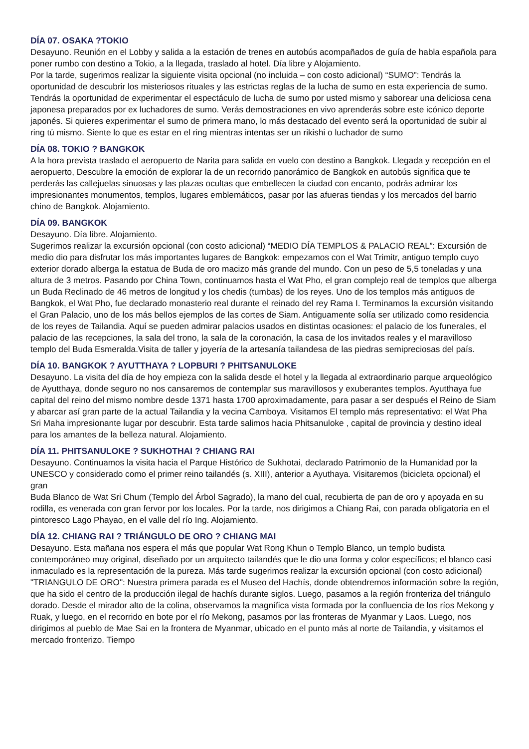DÍA 07. OSAKA ?TOKIO
Desayuno. Reunión en el Lobby y salida a la estación de trenes en autobús acompañados de guía de habla española para poner rumbo con destino a Tokio, a la llegada, traslado al hotel. Día libre y Alojamiento.
Por la tarde, sugerimos realizar la siguiente visita opcional (no incluida – con costo adicional) “SUMO”: Tendrás la oportunidad de descubrir los misteriosos rituales y las estrictas reglas de la lucha de sumo en esta experiencia de sumo. Tendrás la oportunidad de experimentar el espectáculo de lucha de sumo por usted mismo y saborear una deliciosa cena japonesa preparados por ex luchadores de sumo. Verás demostraciones en vivo aprenderás sobre este icónico deporte japonés. Si quieres experimentar el sumo de primera mano, lo más destacado del evento será la oportunidad de subir al ring tú mismo. Siente lo que es estar en el ring mientras intentas ser un rikishi o luchador de sumo
DÍA 08. TOKIO ? BANGKOK
A la hora prevista traslado el aeropuerto de Narita para salida en vuelo con destino a Bangkok. Llegada y recepción en el aeropuerto, Descubre la emoción de explorar la de un recorrido panorámico de Bangkok en autobús significa que te perderás las callejuelas sinuosas y las plazas ocultas que embellecen la ciudad con encanto, podrás admirar los impresionantes monumentos, templos, lugares emblemáticos, pasar por las afueras tiendas y los mercados del barrio chino de Bangkok. Alojamiento.
DÍA 09. BANGKOK
Desayuno. Día libre. Alojamiento.
Sugerimos realizar la excursión opcional (con costo adicional) “MEDIO DÍA TEMPLOS & PALACIO REAL”: Excursión de medio dio para disfrutar los más importantes lugares de Bangkok: empezamos con el Wat Trimitr, antiguo templo cuyo exterior dorado alberga la estatua de Buda de oro macizo más grande del mundo. Con un peso de 5,5 toneladas y una altura de 3 metros. Pasando por China Town, continuamos hasta el Wat Pho, el gran complejo real de templos que alberga un Buda Reclinado de 46 metros de longitud y los chedis (tumbas) de los reyes. Uno de los templos más antiguos de Bangkok, el Wat Pho, fue declarado monasterio real durante el reinado del rey Rama I. Terminamos la excursión visitando el Gran Palacio, uno de los más bellos ejemplos de las cortes de Siam. Antiguamente solía ser utilizado como residencia de los reyes de Tailandia. Aquí se pueden admirar palacios usados en distintas ocasiones: el palacio de los funerales, el palacio de las recepciones, la sala del trono, la sala de la coronación, la casa de los invitados reales y el maravilloso templo del Buda Esmeralda.Visita de taller y joyería de la artesanía tailandesa de las piedras semipreciosas del país.
DÍA 10. BANGKOK ? AYUTTHAYA ? LOPBURI ? PHITSANULOKE
Desayuno. La visita del día de hoy empieza con la salida desde el hotel y la llegada al extraordinario parque arqueológico de Ayutthaya, donde seguro no nos cansaremos de contemplar sus maravillosos y exuberantes templos. Ayutthaya fue capital del reino del mismo nombre desde 1371 hasta 1700 aproximadamente, para pasar a ser después el Reino de Siam y abarcar así gran parte de la actual Tailandia y la vecina Camboya. Visitamos El templo más representativo: el Wat Pha Sri Maha impresionante lugar por descubrir. Esta tarde salimos hacia Phitsanuloke , capital de provincia y destino ideal para los amantes de la belleza natural. Alojamiento.
DÍA 11. PHITSANULOKE ? SUKHOTHAI ? CHIANG RAI
Desayuno. Continuamos la visita hacia el Parque Histórico de Sukhotai, declarado Patrimonio de la Humanidad por la UNESCO y considerado como el primer reino tailandés (s. XIII), anterior a Ayuthaya. Visitaremos (bicicleta opcional) el gran
Buda Blanco de Wat Sri Chum (Templo del Árbol Sagrado), la mano del cual, recubierta de pan de oro y apoyada en su rodilla, es venerada con gran fervor por los locales. Por la tarde, nos dirigimos a Chiang Rai, con parada obligatoria en el pintoresco Lago Phayao, en el valle del río Ing. Alojamiento.
DÍA 12. CHIANG RAI ? TRIÁNGULO DE ORO ? CHIANG MAI
Desayuno. Esta mañana nos espera el más que popular Wat Rong Khun o Templo Blanco, un templo budista contemporáneo muy original, diseñado por un arquitecto tailandés que le dio una forma y color específicos; el blanco casi inmaculado es la representación de la pureza. Más tarde sugerimos realizar la excursión opcional (con costo adicional) "TRIANGULO DE ORO": Nuestra primera parada es el Museo del Hachís, donde obtendremos información sobre la región, que ha sido el centro de la producción ilegal de hachís durante siglos. Luego, pasamos a la región fronteriza del triángulo dorado. Desde el mirador alto de la colina, observamos la magnífica vista formada por la confluencia de los ríos Mekong y Ruak, y luego, en el recorrido en bote por el río Mekong, pasamos por las fronteras de Myanmar y Laos. Luego, nos dirigimos al pueblo de Mae Sai en la frontera de Myanmar, ubicado en el punto más al norte de Tailandia, y visitamos el mercado fronterizo. Tiempo